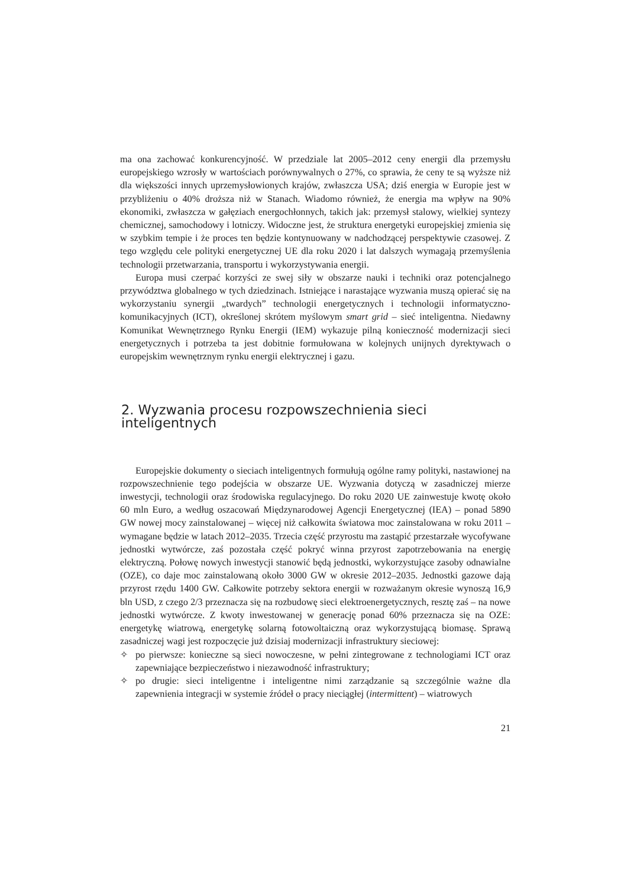ma ona zachować konkurencyjność. W przedziale lat 2005–2012 ceny energii dla przemysłu europejskiego wzrosły w wartościach porównywalnych o 27%, co sprawia, że ceny te są wyższe niż dla większości innych uprzemysłowionych krajów, zwłaszcza USA; dziś energia w Europie jest w przybliżeniu o 40% droższa niż w Stanach. Wiadomo również, że energia ma wpływ na 90% ekonomiki, zwłaszcza w gałęziach energochłonnych, takich jak: przemysł stalowy, wielkiej syntezy chemicznej, samochodowy i lotniczy. Widoczne jest, że struktura energetyki europejskiej zmienia się w szybkim tempie i że proces ten będzie kontynuowany w nadchodzącej perspektywie czasowej. Z tego względu cele polityki energetycznej UE dla roku 2020 i lat dalszych wymagają przemyślenia technologii przetwarzania, transportu i wykorzystywania energii.
Europa musi czerpać korzyści ze swej siły w obszarze nauki i techniki oraz potencjalnego przywództwa globalnego w tych dziedzinach. Istniejące i narastające wyzwania muszą opierać się na wykorzystaniu synergii „twardych” technologii energetycznych i technologii informatyczno-komunikacyjnych (ICT), określonej skrótem myślowym smart grid – sieć inteligentna. Niedawny Komunikat Wewnętrznego Rynku Energii (IEM) wykazuje pilną konieczność modernizacji sieci energetycznych i potrzeba ta jest dobitnie formułowana w kolejnych unijnych dyrektywach o europejskim wewnętrznym rynku energii elektrycznej i gazu.
2. Wyzwania procesu rozpowszechnienia sieci inteligentnych
Europejskie dokumenty o sieciach inteligentnych formułują ogólne ramy polityki, nastawionej na rozpowszechnienie tego podejścia w obszarze UE. Wyzwania dotyczą w zasadniczej mierze inwestycji, technologii oraz środowiska regulacyjnego. Do roku 2020 UE zainwestuje kwotę około 60 mln Euro, a według oszacowań Międzynarodowej Agencji Energetycznej (IEA) – ponad 5890 GW nowej mocy zainstalowanej – więcej niż całkowita światowa moc zainstalowana w roku 2011 – wymagane będzie w latach 2012–2035. Trzecia część przyrostu ma zastąpić przestarzałe wycofywane jednostki wytwórcze, zaś pozostała część pokryć winna przyrost zapotrzebowania na energię elektryczną. Połowę nowych inwestycji stanowić będą jednostki, wykorzystujące zasoby odnawialne (OZE), co daje moc zainstalowaną około 3000 GW w okresie 2012–2035. Jednostki gazowe dają przyrost rzędu 1400 GW. Całkowite potrzeby sektora energii w rozważanym okresie wynoszą 16,9 bln USD, z czego 2/3 przeznacza się na rozbudowę sieci elektroenergetycznych, resztę zaś – na nowe jednostki wytwórcze. Z kwoty inwestowanej w generację ponad 60% przeznacza się na OZE: energetykę wiatrową, energetykę solarną fotowoltaiczną oraz wykorzystującą biomasę. Sprawą zasadniczej wagi jest rozpoczęcie już dzisiaj modernizacji infrastruktury sieciowej:
✧ po pierwsze: konieczne są sieci nowoczesne, w pełni zintegrowane z technologiami ICT oraz zapewniające bezpieczeństwo i niezawodność infrastruktury;
✧ po drugie: sieci inteligentne i inteligentne nimi zarządzanie są szczególnie ważne dla zapewnienia integracji w systemie źródeł o pracy nieciągłej (intermittent) – wiatrowych
21